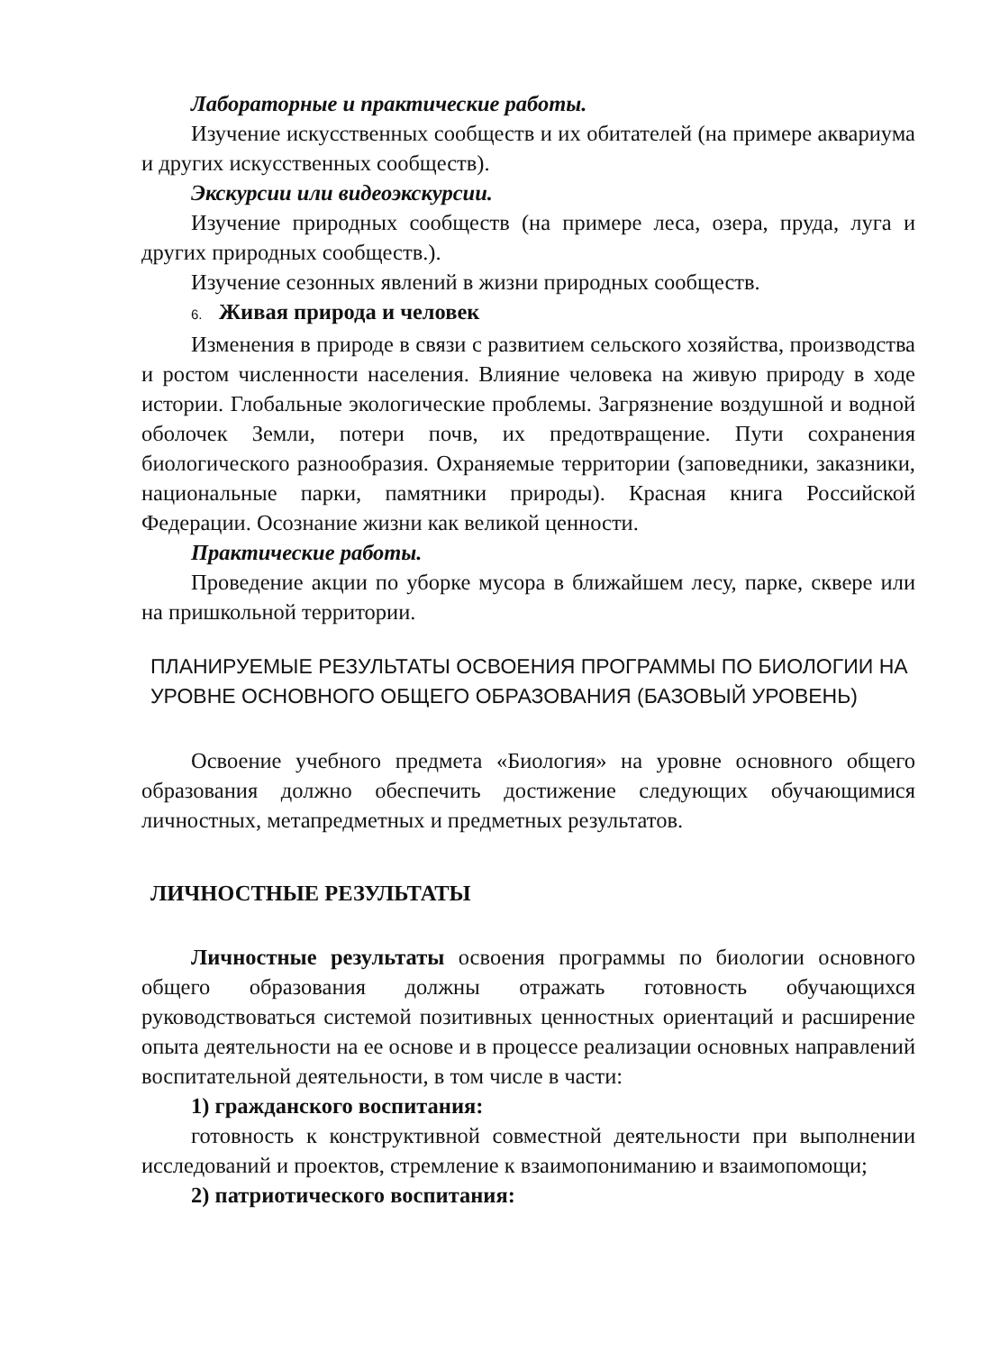Лабораторные и практические работы.
Изучение искусственных сообществ и их обитателей (на примере аквариума и других искусственных сообществ).
Экскурсии или видеоэкскурсии.
Изучение природных сообществ (на примере леса, озера, пруда, луга и других природных сообществ.).
Изучение сезонных явлений в жизни природных сообществ.
6. Живая природа и человек
Изменения в природе в связи с развитием сельского хозяйства, производства и ростом численности населения. Влияние человека на живую природу в ходе истории. Глобальные экологические проблемы. Загрязнение воздушной и водной оболочек Земли, потери почв, их предотвращение. Пути сохранения биологического разнообразия. Охраняемые территории (заповедники, заказники, национальные парки, памятники природы). Красная книга Российской Федерации. Осознание жизни как великой ценности.
Практические работы.
Проведение акции по уборке мусора в ближайшем лесу, парке, сквере или на пришкольной территории.
ПЛАНИРУЕМЫЕ РЕЗУЛЬТАТЫ ОСВОЕНИЯ ПРОГРАММЫ ПО БИОЛОГИИ НА УРОВНЕ ОСНОВНОГО ОБЩЕГО ОБРАЗОВАНИЯ (БАЗОВЫЙ УРОВЕНЬ)
Освоение учебного предмета «Биология» на уровне основного общего образования должно обеспечить достижение следующих обучающимися личностных, метапредметных и предметных результатов.
ЛИЧНОСТНЫЕ РЕЗУЛЬТАТЫ
Личностные результаты освоения программы по биологии основного общего образования должны отражать готовность обучающихся руководствоваться системой позитивных ценностных ориентаций и расширение опыта деятельности на ее основе и в процессе реализации основных направлений воспитательной деятельности, в том числе в части:
1) гражданского воспитания:
готовность к конструктивной совместной деятельности при выполнении исследований и проектов, стремление к взаимопониманию и взаимопомощи;
2) патриотического воспитания: